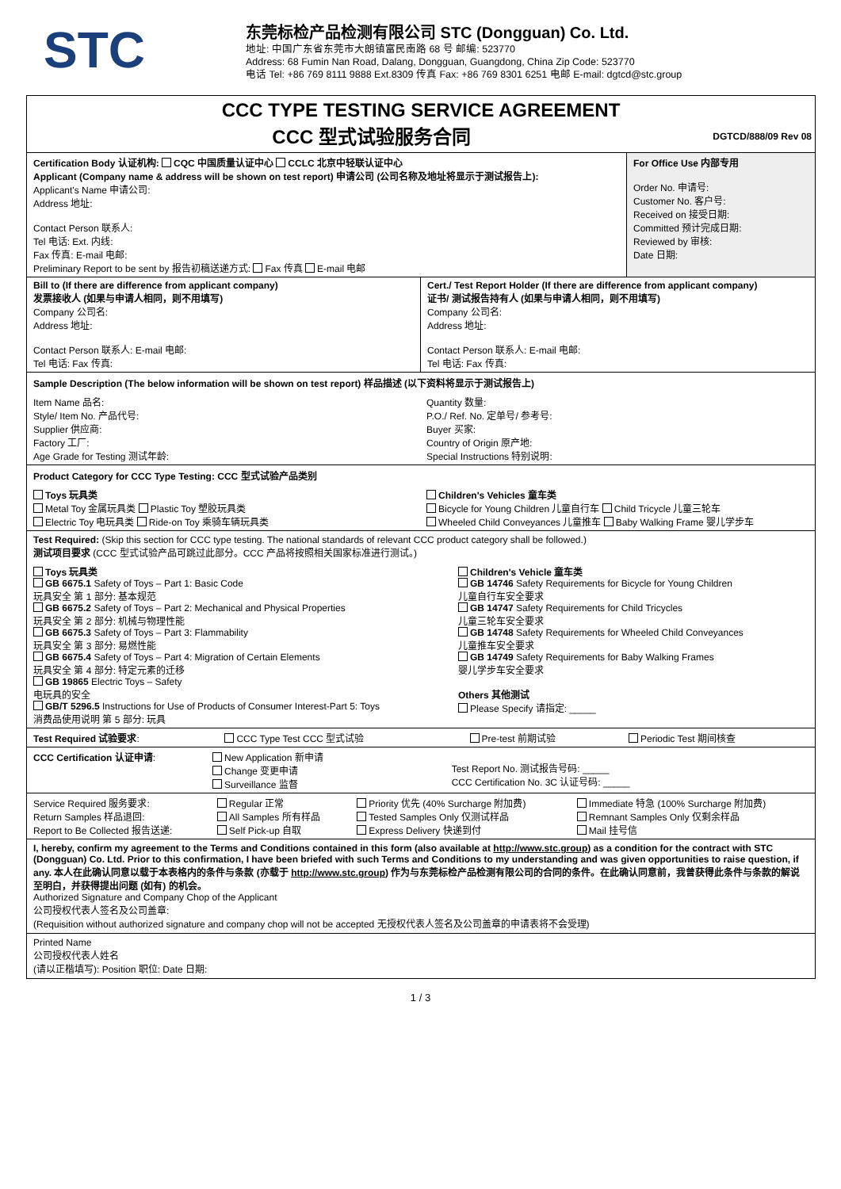STC
东莞标检产品检测有限公司 STC (Dongguan) Co. Ltd.
地址: 中国广东省东莞市大朗镇富民南路 68 号 邮编: 523770
Address: 68 Fumin Nan Road, Dalang, Dongguan, Guangdong, China Zip Code: 523770
电话 Tel: +86 769 8111 9888 Ext.8309 传真 Fax: +86 769 8301 6251 电邮 E-mail: dgtcd@stc.group
CCC TYPE TESTING SERVICE AGREEMENT
CCC 型式试验服务合同 DGTCD/888/09 Rev 08
| Certification Body 认证机构: CQC 中国质量认证中心 CCLC 北京中轻联认证中心 Applicant (Company name & address will be shown on test report) 申请公司 (公司名称及地址将显示于测试报告上): Applicant's Name 申请公司: Address 地址: Contact Person 联系人: Tel 电话: Ext. 内线: Fax 传真: E-mail 电邮: Preliminary Report to be sent by 报告初稿送递方式: Fax 传真 E-mail 电邮 | For Office Use 内部专用 Order No. 申请号: Customer No. 客户号: Received on 接受日期: Committed 预计完成日期: Reviewed by 审核: Date 日期: |
| Bill to (If there are difference from applicant company) 发票接收人 (如果与申请人相同，则不用填写) Company 公司名: Address 地址: Contact Person 联系人: E-mail 电邮: Tel 电话: Fax 传真: | Cert./ Test Report Holder (If there are difference from applicant company) 证书/ 测试报告持有人 (如果与申请人相同，则不用填写) Company 公司名: Address 地址: Contact Person 联系人: E-mail 电邮: Tel 电话: Fax 传真: |
Sample Description (The below information will be shown on test report) 样品描述 (以下资料将显示于测试报告上)
| Item Name 品名: Style/ Item No. 产品代号: Supplier 供应商: Factory 工厂: Age Grade for Testing 测试年龄: | Quantity 数量: P.O./ Ref. No. 定单号/ 参考号: Buyer 买家: Country of Origin 原产地: Special Instructions 特别说明: |
Product Category for CCC Type Testing: CCC 型式试验产品类别
| Toys 玩具类 Metal Toy 金属玩具类 Plastic Toy 塑胶玩具类 Electric Toy 电玩具类 Ride-on Toy 乘骑车辆玩具类 | Children's Vehicles 童车类 Bicycle for Young Children 儿童自行车 Child Tricycle 儿童三轮车 Wheeled Child Conveyances 儿童推车 Baby Walking Frame 婴儿学步车 |
Test Required: (Skip this section for CCC type testing. The national standards of relevant CCC product category shall be followed.)
测试项目要求 (CCC 型式试验产品可跳过此部分。CCC 产品将按照相关国家标准进行测试。)
| Toys 玩具类 GB 6675.1 Safety of Toys – Part 1: Basic Code 玩具安全 第 1 部分: 基本规范 GB 6675.2 Safety of Toys – Part 2: Mechanical and Physical Properties 玩具安全 第 2 部分: 机械与物理性能 GB 6675.3 Safety of Toys – Part 3: Flammability 玩具安全 第 3 部分: 易燃性能 GB 6675.4 Safety of Toys – Part 4: Migration of Certain Elements 玩具安全 第 4 部分: 特定元素的迁移 GB 19865 Electric Toys – Safety 电玩具的安全 GB/T 5296.5 Instructions for Use of Products of Consumer Interest-Part 5: Toys 消费品使用说明 第 5 部分: 玩具 | Children's Vehicle 童车类 GB 14746 Safety Requirements for Bicycle for Young Children 儿童自行车安全要求 GB 14747 Safety Requirements for Child Tricycles 儿童三轮车安全要求 GB 14748 Safety Requirements for Wheeled Child Conveyances 儿童推车安全要求 GB 14749 Safety Requirements for Baby Walking Frames 婴儿学步车安全要求 Others 其他测试 Please Specify 请指定: _____ |
| Test Required 试验要求 : | CCC Type Test CCC 型式试验 | Pre-test 前期试验 | Periodic Test 期间核查 |
| CCC Certification 认证申请 : | New Application 新申请 Change 变更申请 Surveillance 监督 | Test Report No. 测试报告号码: _____ CCC Certification No. 3C 认证号码: _____ |
| Service Required 服务要求: Return Samples 样品退回: Report to Be Collected 报告送递: | Regular 正常 All Samples 所有样品 Self Pick-up 自取 | Priority 优先 (40% Surcharge 附加费) Tested Samples Only 仅测试样品 Express Delivery 快递到付 | Immediate 特急 (100% Surcharge 附加费) Remnant Samples Only 仅剩余样品 Mail 挂号信 |
I, hereby, confirm my agreement to the Terms and Conditions contained in this form (also available at http://www.stc.group) as a condition for the contract with STC (Dongguan) Co. Ltd. Prior to this confirmation, I have been briefed with such Terms and Conditions to my understanding and was given opportunities to raise question, if any. 本人在此确认同意以载于本表格内的条件与条款 (亦载于 http://www.stc.group) 作为与东莞标检产品检测有限公司的合同的条件。在此确认同意前，我曾获得此条件与条款的解说至明白，并获得提出问题 (如有) 的机会。
Authorized Signature and Company Chop of the Applicant
公司授权代表人签名及公司盖章:
(Requisition without authorized signature and company chop will not be accepted 无授权代表人签名及公司盖章的申请表将不会受理)
Printed Name
公司授权代表人姓名
(请以正楷填写): Position 职位: Date 日期:
1 / 3